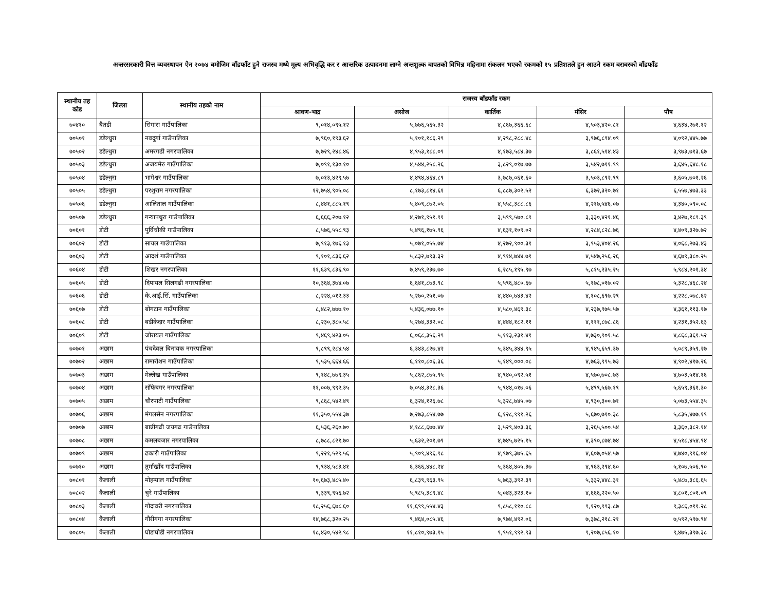अन्तरसरकारी वित्त व्यवस्थापन ऐन २०७४ बमोजिम बाँडफाँट हुने राजस्व मध्ये मूल्य अभिवृद्धि कर र आन्तरिक उत्पादनमा लाग्ने अन्तशुल्क बापतको विभिन्न महिनामा संकलन भएको रकमको १५ प्रतिशतले हुन आउने रकम बराबरको बाँडफाँड
| स्थानीय तह कोड | जिल्ला | स्थानीय तहको नाम | राजस्व बाँडफाँड रकम | | | | |
| --- | --- | --- | --- | --- | --- | --- | --- |
| | | | श्रावण-भाद्र | असोज | कार्तिक | मंसिर | पौष |
| ७०४१० | बैतडी | सिगास गाउँपालिका | ९,०१४,०९५.१२ | ५,७७६,५६५.३२ | ४,८६७,३६६.६८ | ४,५०३,४२०.८१ | ४,६३४,२७१.१२ |
| ७०५०१ | डडेल्धुरा | नवदुर्गा गाउँपालिका | ७,९६०,१९३.६२ | ५,१०१,१८६.२९ | ४,२९८,२८८.४८ | ३,९७६,८९४.०९ | ४,०९२,४४५.७७ |
| ७०५०२ | डडेल्धुरा | अमरगढी नगरपालिका | ७,७२९,२४८.४६ | ४,९५३,१८८.०९ | ४,१७३,५८४.३७ | ३,८६१,५१४.४३ | ३,९७३,७१३.६७ |
| ७०५०३ | डडेल्धुरा | अजयमेरु गाउँपालिका | ७,०९१,१३०.१० | ४,५४४,२५८.२६ | ३,८२९,०१७.७७ | ३,५४२,७११.९९ | ३,६४५,६४८.१८ |
| ७०५०४ | डडेल्धुरा | भागेश्वर गाउँपालिका | ७,०१३,४२९.५७ | ४,४९४,४६४.८९ | ३,७८७,०६१.६० | ३,५०३,८९२.९९ | ३,६०५,७०१.२६ |
| ७०५०५ | डडेल्धुरा | परशुराम नगरपालिका | १२,७५४,९०५.०८ | ८,१७३,८१४.६१ | ६,८८७,३०२.५२ | ६,३७२,३२०.७१ | ६,५५७,४७३.३३ |
| ७०५०६ | डडेल्धुरा | आलिताल गाउँपालिका | ८,४४१,८८५.१९ | ५,४०९,८७२.०५ | ४,५५८,३८८.८६ | ४,२१७,५४६.०७ | ४,३४०,०९०.०८ |
| ७०५०७ | डडेल्धुरा | गन्यापधुरा गाउँपालिका | ६,६६६,२०७.१२ | ४,२७१,९५१.९१ | ३,५९९,५७०.८९ | ३,३३०,४२१.४६ | ३,४२७,१८९.३९ |
| ७०६०१ | डोटी | पुर्विचौकी गाउँपालिका | ८,५७६,५५८.९३ | ५,४९६,१७५.९६ | ४,६३१,१०९.०२ | ४,२८४,८२८.७६ | ४,४०९,३२७.७२ |
| ७०६०२ | डोटी | सायल गाउँपालिका | ७,९१३,१७६.१३ | ५,०७१,०५५.७४ | ४,२७२,९००.३१ | ३,९५३,४०४.२६ | ४,०६८,२७३.४३ |
| ७०६०३ | डोटी | आदर्श गाउँपालिका | ९,१०१,८३६.६२ | ५,८३२,७९३.३२ | ४,९१४,७४४.७१ | ४,५४७,२५६.२६ | ४,६७९,३८०.२५ |
| ७०६०४ | डोटी | शिखर नगरपालिका | ११,६३९,८३६.९० | ७,४५९,२३७.७० | ६,२८५,१९५.९७ | ५,८१५,२३५.२५ | ५,९८४,२०१.३४ |
| ७०६०५ | डोटी | दिपायल सिलगढी नगरपालिका | १०,३६४,३७४.०७ | ६,६४१,८७३.९८ | ५,५९६,४८०.६७ | ५,१७८,०१७.०२ | ५,३२८,४६८.२४ |
| ७०६०६ | डोटी | के.आई.सिं. गाउँपालिका | ८,२२४,०१२.३३ | ५,२७०,२५१.०७ | ४,४४०,७४३.४२ | ४,१०८,६९७.२९ | ४,२२८,०७८.६२ |
| ७०६०७ | डोटी | बोगटान गाउँपालिका | ८,४८२,७७७.१० | ५,४३६,०७७.१० | ४,५८०,४६९.३८ | ४,२३७,९७५.५७ | ४,३६१,११३.१७ |
| ७०६०८ | डोटी | बडीकेदार गाउँपालिका | ८,२३०,३८०.५८ | ५,२७४,३३२.०८ | ४,४४४,१८२.११ | ४,१११,८७८.८६ | ४,२३१,३५२.६३ |
| ७०६०९ | डोटी | जोरायल गाउँपालिका | ९,४६९,४२३.०५ | ६,०६८,३५६.२९ | ५,११३,२३१.४१ | ४,७३०,९०१.५८ | ४,८६८,३६१.५२ |
| ७०७०१ | अछाम | पंचदेवल बिनायक नगरपालिका | ९,८९९,२८४.५४ | ६,३४३,८२७.४२ | ५,३४५,३४४.९५ | ४,९४५,६५९.३७ | ५,०८९,३५९.२७ |
| ७०७०२ | अछाम | रामारोशन गाउँपालिका | ९,५३५,६६४.६६ | ६,११०,८०६.३६ | ५,१४९,०००.०८ | ४,७६३,९९५.७३ | ४,९०२,४१७.२६ |
| ७०७०३ | अछाम | मेल्लेख गाउँपालिका | ९,१४८,७७९.३५ | ५,८६२,८७५.९५ | ४,९४०,०९२.५१ | ४,५७०,७०८.७३ | ४,७०३,५१४.१६ |
| ७०७०४ | अछाम | साँफेबगर नगरपालिका | ११,००७,९९२.३५ | ७,०५४,३२८.३६ | ५,९४४,०१७.०६ | ५,४९९,५६७.१९ | ५,६५९,३६१.३० |
| ७०७०५ | अछाम | चौरपाटी गाउँपालिका | ९,८६८,५४२.४९ | ६,३२४,१२६.७८ | ५,३२८,७४५.०७ | ४,९३०,३००.७१ | ५,०७३,५५४.३५ |
| ७०७०६ | अछाम | मंगलसेन नगरपालिका | ११,३५०,५५४.३७ | ७,२७३,८५४.७७ | ६,१२८,९९१.२६ | ५,६७०,७१०.३८ | ५,८३५,४७७.१९ |
| ७०७०७ | अछाम | बान्नीगढी जयगढ गाउँपालिका | ६,५३६,२६०.७० | ४,१८८,६७७.४४ | ३,५२९,४०३.३६ | ३,२६५,५००.५४ | ३,३६०,३८२.१४ |
| ७०७०८ | अछाम | कमलबजार नगरपालिका | ८,७८८,८२१.७० | ५,६३२,२०१.७९ | ४,७४५,७२५.१५ | ४,३९०,८७४.७४ | ४,५१८,४५४.९४ |
| ७०७०९ | अछाम | ढकारी गाउँपालिका | ९,२२१,५२९.५६ | ५,९०९,४९६.९८ | ४,९७९,३७५.६५ | ४,६०७,०५४.५७ | ४,७४०,९१६.०४ |
| ७०७१० | अछाम | तुर्माखाँद गाउँपालिका | ९,९३४,५८३.४१ | ६,३६६,४४८.२४ | ५,३६४,४०५.३७ | ४,९६३,२९४.६० | ५,१०७,५०६.९० |
| ७०८०१ | कैलाली | मोहन्याल गाउँपालिका | १०,६७३,४८५.४० | ६,८३९,९६३.९५ | ५,७६३,३९२.३९ | ५,३३२,४४८.३१ | ५,४८७,३८६.६५ |
| ७०८०२ | कैलाली | चुरे गाउँपालिका | ९,३३९,९५६.७२ | ५,९८५,३८९.४८ | ५,०४३,३२३.१० | ४,६६६,२२०.५० | ४,८०१,८०१.०९ |
| ७०८०३ | कैलाली | गोदावरी नगरपालिका | १८,२५६,६७८.६० | ११,६९९,५५४.४३ | ९,८५८,११०.८८ | ९,१२०,९९३.८७ | ९,३८६,०११.२८ |
| ७०८०४ | कैलाली | गौरीगंगा नगरपालिका | १४,७६८,३२०.२५ | ९,४६४,०८५.४६ | ७,९७४,४९२.०६ | ७,३७८,२१८.२१ | ७,५९२,५९७.९४ |
| ७०८०५ | कैलाली | घोडाघोडी नगरपालिका | १८,४३०,५४२.९८ | ११,८१०,९७३.१५ | ९,९५१,९९२.९३ | ९,२०७,८५६.१० | ९,४७५,३९७.३८ |